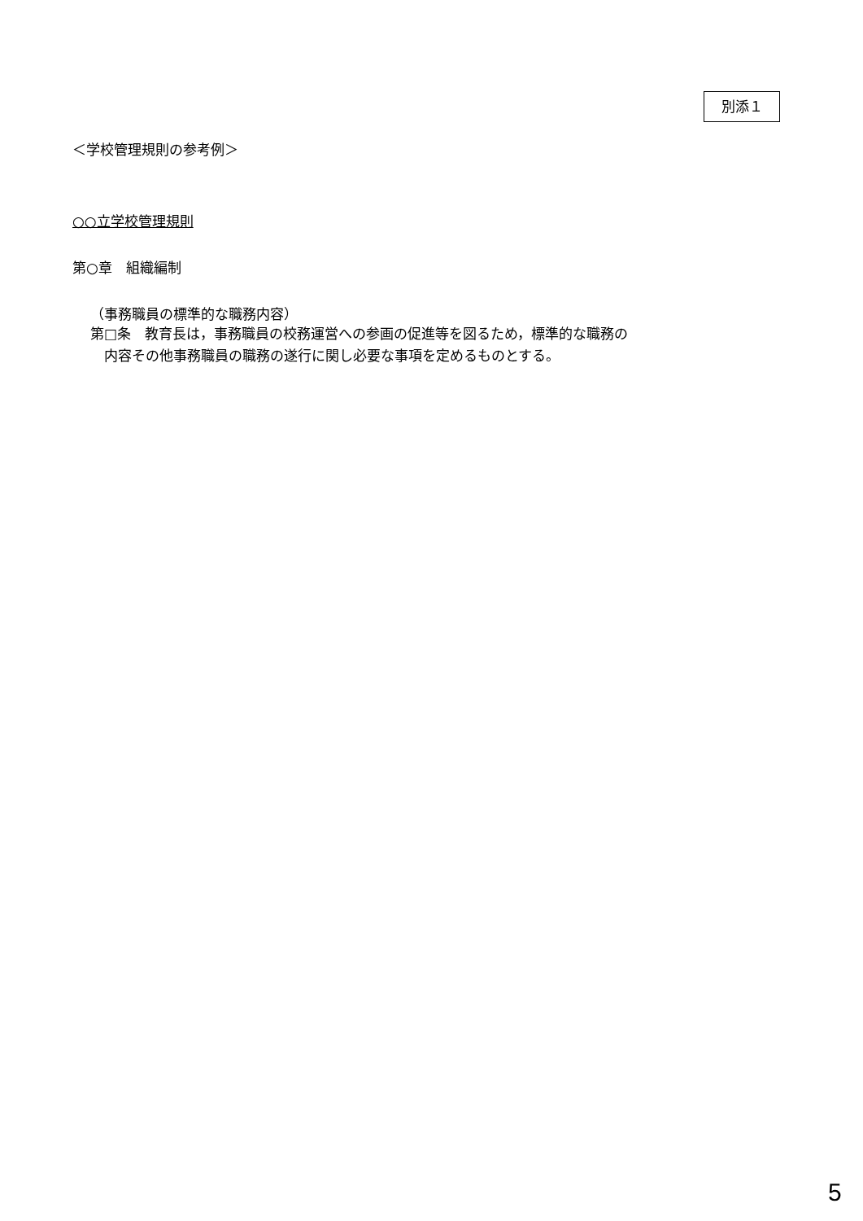別添１
＜学校管理規則の参考例＞
○○立学校管理規則
第○章　組織編制
（事務職員の標準的な職務内容）
第□条　教育長は，事務職員の校務運営への参画の促進等を図るため，標準的な職務の
　内容その他事務職員の職務の遂行に関し必要な事項を定めるものとする。
5